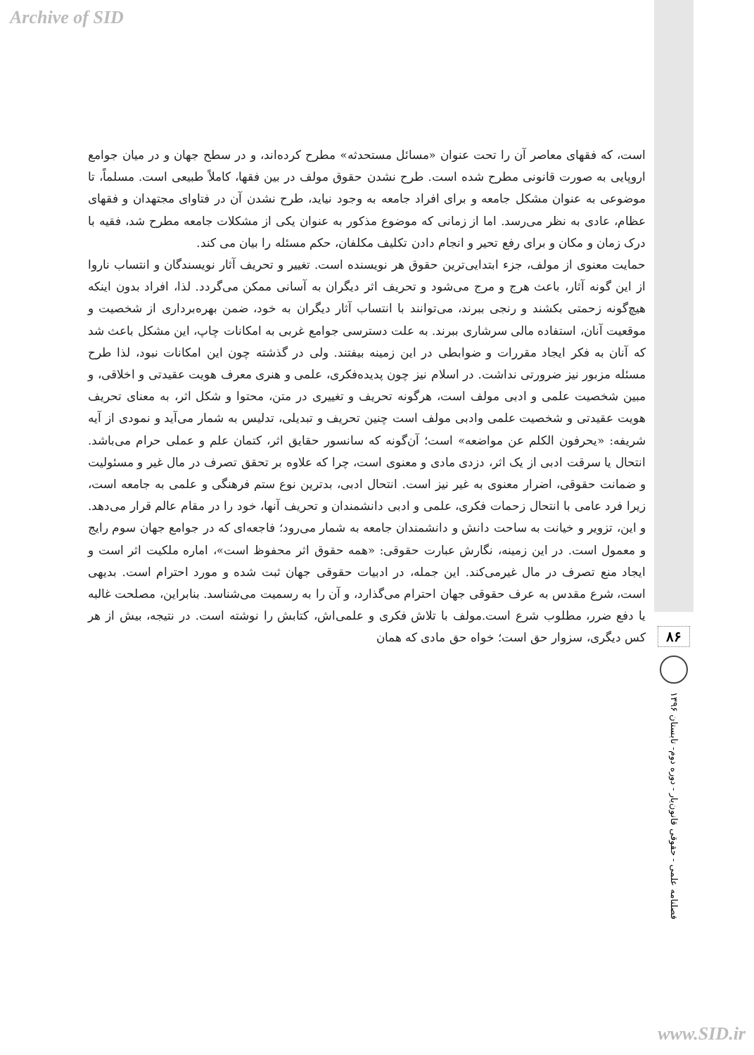Archive of SID
است، که فقهای معاصر آن را تحت عنوان «مسائل مستحدثه» مطرح کرده‌اند، و در سطح جهان و در میان جوامع اروپایی به صورت قانونی مطرح شده است. طرح نشدن حقوق مولف در بین فقها، کاملاً طبیعی است. مسلماً، تا موضوعی به عنوان مشکل جامعه و برای افراد جامعه به وجود نیاید، طرح نشدن آن در فتاوای مجتهدان و فقهای عظام، عادی به نظر می‌رسد. اما از زمانی که موضوع مذکور به عنوان یکی از مشکلات جامعه مطرح شد، فقیه با درک زمان و مکان و برای رفع تحیر و انجام دادن تکلیف مکلفان، حکم مسئله را بیان می کند.
حمایت معنوی از مولف، جزء ابتدایی‌ترین حقوق هر نویسنده است. تغییر و تحریف آثار نویسندگان و انتساب ناروا از این گونه آثار، باعث هرج و مرج می‌شود و تحریف اثر دیگران به آسانی ممکن می‌گردد. لذا، افراد بدون اینکه هیچ‌گونه زحمتی بکشند و رنجی ببرند، می‌توانند با انتساب آثار دیگران به خود، ضمن بهره‌برداری از شخصیت و موقعیت آنان، استفاده مالی سرشاری ببرند. به علت دسترسی جوامع غربی به امکانات چاپ، این مشکل باعث شد که آنان به فکر ایجاد مقررات و ضوابطی در این زمینه بیفتند. ولی در گذشته چون این امکانات نبود، لذا طرح مسئله مزبور نیز ضرورتی نداشت. در اسلام نیز چون پدیده‌فکری، علمی و هنری معرف هویت عقیدتی و اخلاقی، و مبین شخصیت علمی و ادبی مولف است، هرگونه تحریف و تغییری در متن، محتوا و شکل اثر، به معنای تحریف هویت عقیدتی و شخصیت علمی وادبی مولف است چنین تحریف و تبدیلی، تدلیس به شمار می‌آید و نمودی از آیه شریفه: «یحرفون الکلم عن مواضعه» است؛ آن‌گونه که سانسور حقایق اثر، کتمان علم و عملی حرام می‌باشد. انتحال یا سرقت ادبی از یک اثر، دزدی مادی و معنوی است، چرا که علاوه بر تحقق تصرف در مال غیر و مسئولیت و ضمانت حقوقی، اضرار معنوی به غیر نیز است. انتحال ادبی، بدترین نوع ستم فرهنگی و علمی به جامعه است، زیرا فرد عامی با انتحال زحمات فکری، علمی و ادبی دانشمندان و تحریف آنها، خود را در مقام عالم قرار می‌دهد. و این، تزویر و خیانت به ساحت دانش و دانشمندان جامعه به شمار می‌رود؛ فاجعه‌ای که در جوامع جهان سوم رایج و معمول است. در این زمینه، نگارش عبارت حقوقی: «همه حقوق اثر محفوظ است»، اماره ملکیت اثر است و ایجاد منع تصرف در مال غیرمی‌کند. این جمله، در ادبیات حقوقی جهان ثبت شده و مورد احترام است. بدیهی است، شرع مقدس به عرف حقوقی جهان احترام می‌گذارد، و آن را به رسمیت می‌شناسد. بنابراین، مصلحت غالبه یا دفع ضرر، مطلوب شرع است.مولف با تلاش فکری و علمی‌اش، کتابش را نوشته است. در نتیجه، بیش از هر کس دیگری، سزوار حق است؛ خواه حق مادی که همان
۸۶
فصلنامه علمی - حقوقی قانون‌یار - دوره دوم- تابستان ۱۳۹۶
www.SID.ir